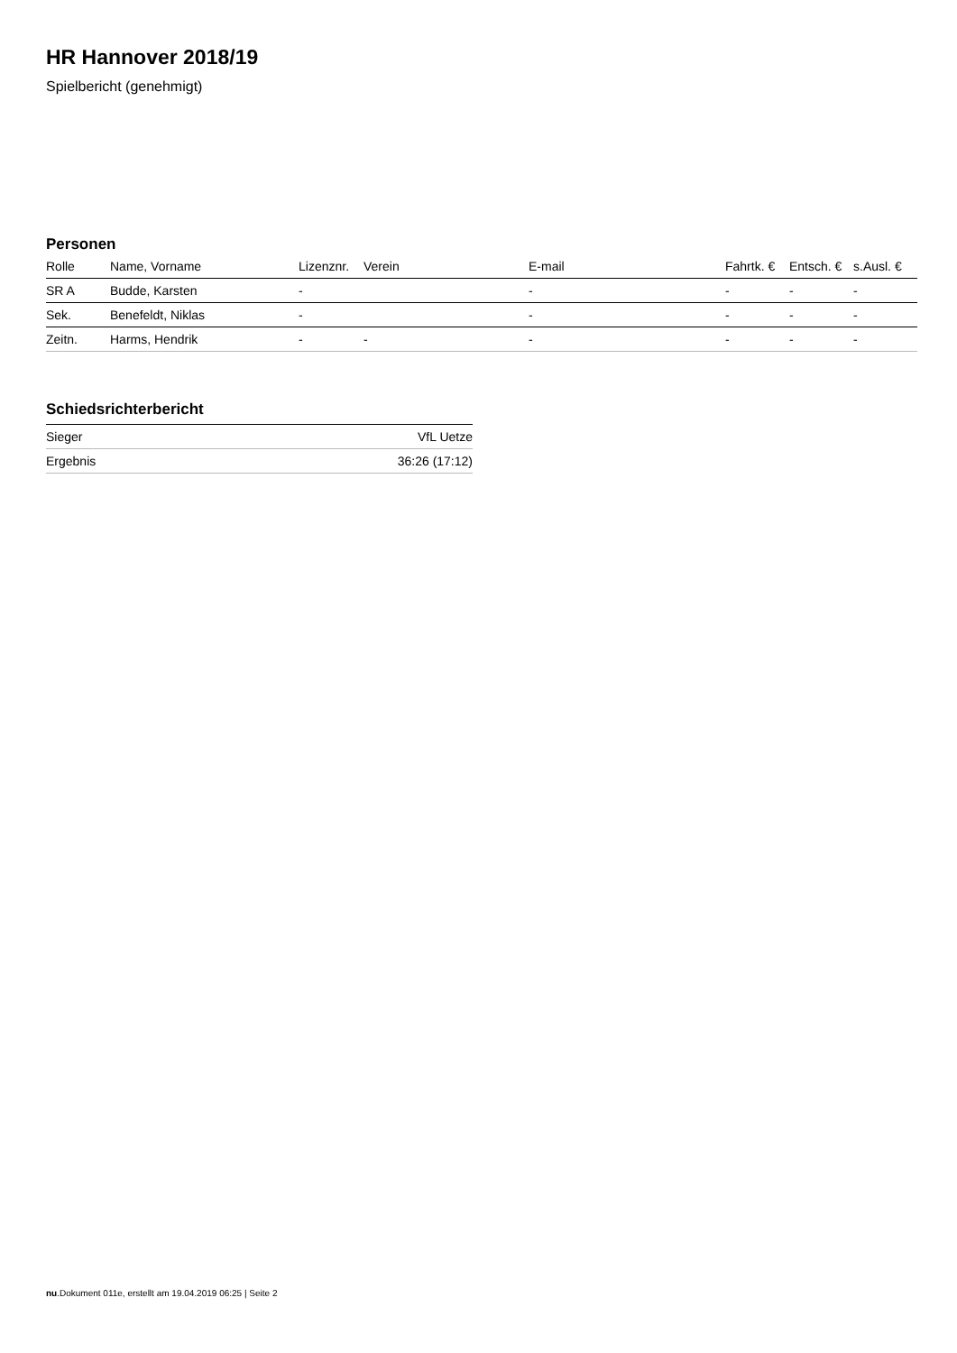HR Hannover 2018/19
Spielbericht (genehmigt)
Personen
| Rolle | Name, Vorname | Lizenznr. | Verein | E-mail | Fahrtk. € | Entsch. € | s.Ausl. € |
| --- | --- | --- | --- | --- | --- | --- | --- |
| SR A | Budde, Karsten | - | | - | - | - | - |
| Sek. | Benefeldt, Niklas | - | | - | - | - | - |
| Zeitn. | Harms, Hendrik | - | - | - | - | - | - |
Schiedsrichterbericht
| Sieger | VfL Uetze |
| Ergebnis | 36:26 (17:12) |
nu.Dokument 011e, erstellt am 19.04.2019 06:25 | Seite 2